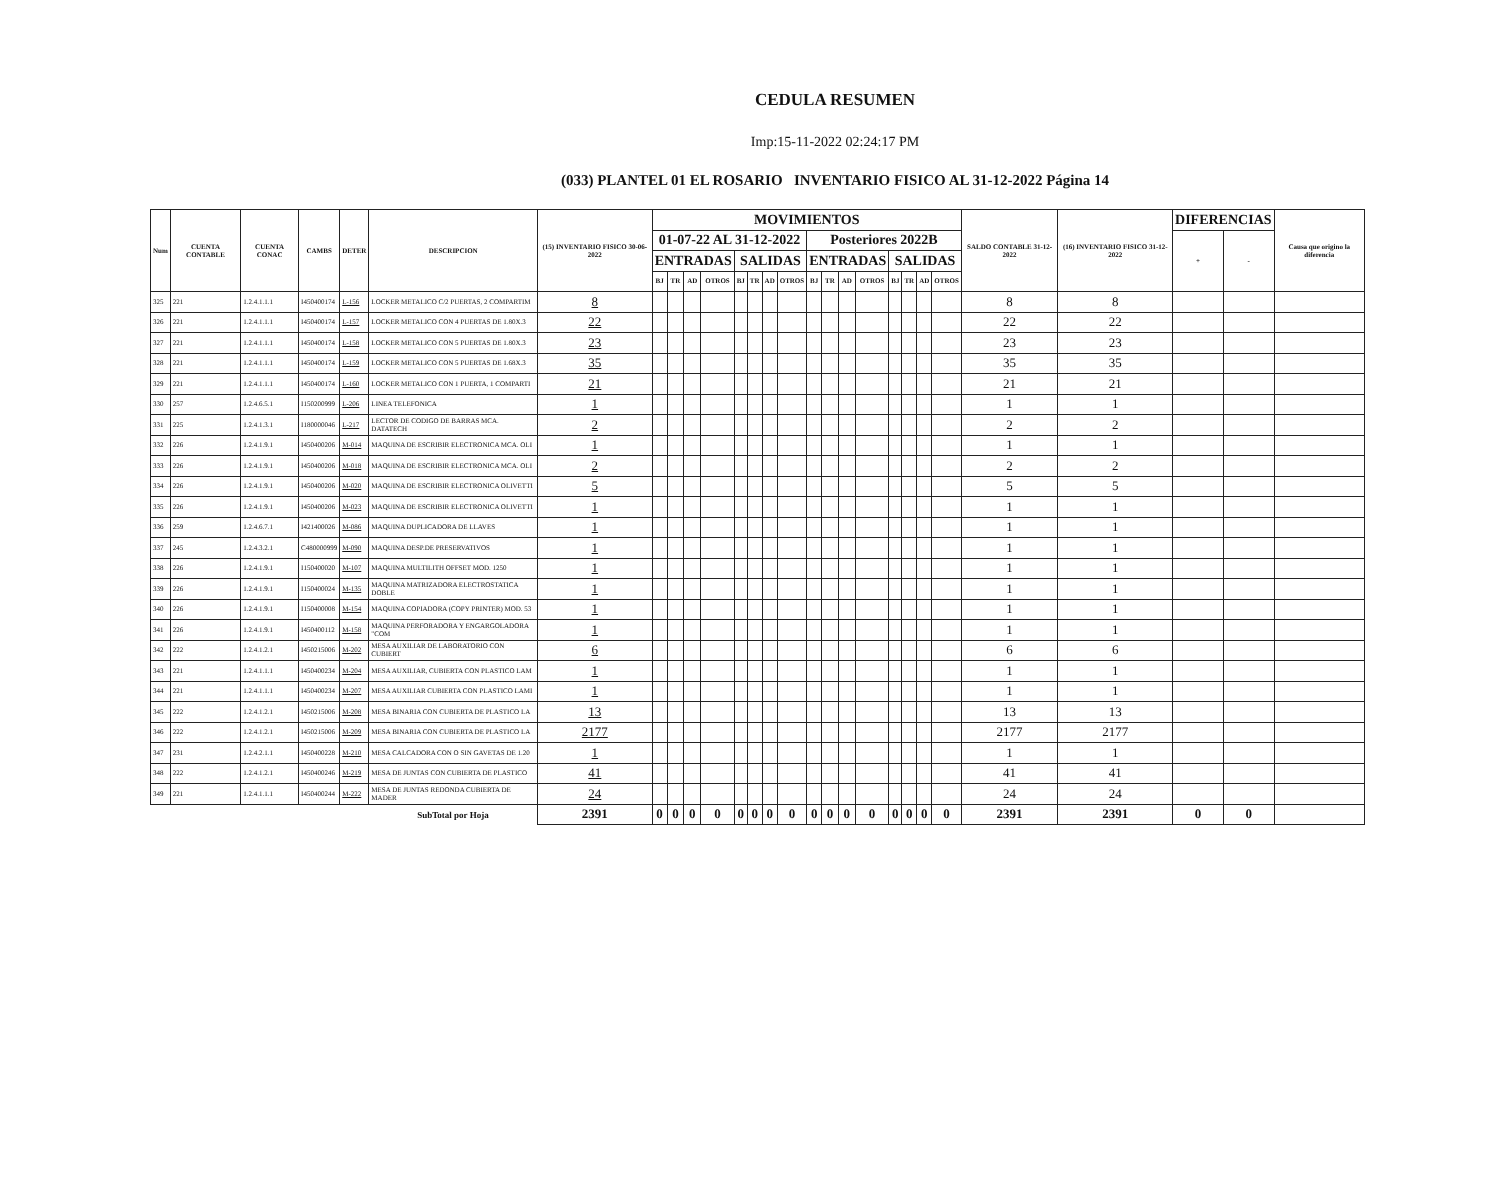CEDULA RESUMEN
Imp:15-11-2022 02:24:17 PM
(033) PLANTEL 01 EL ROSARIO INVENTARIO FISICO AL 31-12-2022 Página 14
| Num | CUENTA CONTABLE | CUENTA CONAC | CAMBS | DETER | DESCRIPCION | (15) INVENTARIO FISICO 30-06-2022 | MOVIMIENTOS | | | | | | | | | | | | | | | | SALDO CONTABLE 31-12-2022 | (16) INVENTARIO FISICO 31-12-2022 | DIFERENCIAS | | Causa que origino la diferencia |
| --- | --- | --- | --- | --- | --- | --- | --- | --- | --- | --- | --- | --- | --- | --- | --- | --- | --- | --- | --- | --- | --- | --- | --- | --- | --- | --- | --- |
| | | | | | | | 01-07-22 AL 31-12-2022 | | | | | | | | Posteriores 2022B | | | | | | | | | | + | - | |
| | | | | | | | ENTRADAS | | | | SALIDAS | | | | ENTRADAS | | | | SALIDAS | | | | | | | | |
| | | | | | | | BJ | TR | AD | OTROS | BJ | TR | AD | OTROS | BJ | TR | AD | OTROS | BJ | TR | AD | OTROS | | | | | |
| 325 | 221 | 1.2.4.1.1.1 | I450400174 | L-156 | LOCKER METALICO C/2 PUERTAS, 2 COMPARTIM | 8 | | | | | | | | | | | | | | | | | 8 | 8 | | | |
| 326 | 221 | 1.2.4.1.1.1 | I450400174 | L-157 | LOCKER METALICO CON 4 PUERTAS DE 1.80X.3 | 22 | | | | | | | | | | | | | | | | | 22 | 22 | | | |
| 327 | 221 | 1.2.4.1.1.1 | I450400174 | L-158 | LOCKER METALICO CON 5 PUERTAS DE 1.80X.3 | 23 | | | | | | | | | | | | | | | | | 23 | 23 | | | |
| 328 | 221 | 1.2.4.1.1.1 | I450400174 | L-159 | LOCKER METALICO CON 5 PUERTAS DE 1.68X.3 | 35 | | | | | | | | | | | | | | | | | 35 | 35 | | | |
| 329 | 221 | 1.2.4.1.1.1 | I450400174 | L-160 | LOCKER METALICO CON 1 PUERTA, 1 COMPARTI | 21 | | | | | | | | | | | | | | | | | 21 | 21 | | | |
| 330 | 257 | 1.2.4.6.5.1 | I150200999 | L-206 | LINEA TELEFONICA | 1 | | | | | | | | | | | | | | | | | 1 | 1 | | | |
| 331 | 225 | 1.2.4.1.3.1 | I180000046 | L-217 | LECTOR DE CODIGO DE BARRAS MCA. DATATECH | 2 | | | | | | | | | | | | | | | | | 2 | 2 | | | |
| 332 | 226 | 1.2.4.1.9.1 | I450400206 | M-014 | MAQUINA DE ESCRIBIR ELECTRONICA MCA. OLI | 1 | | | | | | | | | | | | | | | | | 1 | 1 | | | |
| 333 | 226 | 1.2.4.1.9.1 | I450400206 | M-018 | MAQUINA DE ESCRIBIR ELECTRONICA MCA. OLI | 2 | | | | | | | | | | | | | | | | | 2 | 2 | | | |
| 334 | 226 | 1.2.4.1.9.1 | I450400206 | M-020 | MAQUINA DE ESCRIBIR ELECTRONICA OLIVETTI | 5 | | | | | | | | | | | | | | | | | 5 | 5 | | | |
| 335 | 226 | 1.2.4.1.9.1 | I450400206 | M-023 | MAQUINA DE ESCRIBIR ELECTRONICA OLIVETTI | 1 | | | | | | | | | | | | | | | | | 1 | 1 | | | |
| 336 | 259 | 1.2.4.6.7.1 | I421400026 | M-086 | MAQUINA DUPLICADORA DE LLAVES | 1 | | | | | | | | | | | | | | | | | 1 | 1 | | | |
| 337 | 245 | 1.2.4.3.2.1 | C480000999 | M-090 | MAQUINA DESP.DE PRESERVATIVOS | 1 | | | | | | | | | | | | | | | | | 1 | 1 | | | |
| 338 | 226 | 1.2.4.1.9.1 | I150400020 | M-107 | MAQUINA MULTILITH OFFSET MOD. 1250 | 1 | | | | | | | | | | | | | | | | | 1 | 1 | | | |
| 339 | 226 | 1.2.4.1.9.1 | I150400024 | M-135 | MAQUINA MATRIZADORA ELECTROSTATICA DOBLE | 1 | | | | | | | | | | | | | | | | | 1 | 1 | | | |
| 340 | 226 | 1.2.4.1.9.1 | I150400008 | M-154 | MAQUINA COPIADORA (COPY PRINTER) MOD. 53 | 1 | | | | | | | | | | | | | | | | | 1 | 1 | | | |
| 341 | 226 | 1.2.4.1.9.1 | I450400112 | M-158 | MAQUINA PERFORADORA Y ENGARGOLADORA "COM | 1 | | | | | | | | | | | | | | | | | 1 | 1 | | | |
| 342 | 222 | 1.2.4.1.2.1 | I450215006 | M-202 | MESA AUXILIAR DE LABORATORIO CON CUBIERT | 6 | | | | | | | | | | | | | | | | | 6 | 6 | | | |
| 343 | 221 | 1.2.4.1.1.1 | I450400234 | M-204 | MESA AUXILIAR, CUBIERTA CON PLASTICO LAM | 1 | | | | | | | | | | | | | | | | | 1 | 1 | | | |
| 344 | 221 | 1.2.4.1.1.1 | I450400234 | M-207 | MESA AUXILIAR CUBIERTA CON PLASTICO LAMI | 1 | | | | | | | | | | | | | | | | | 1 | 1 | | | |
| 345 | 222 | 1.2.4.1.2.1 | I450215006 | M-208 | MESA BINARIA CON CUBIERTA DE PLASTICO LA | 13 | | | | | | | | | | | | | | | | | 13 | 13 | | | |
| 346 | 222 | 1.2.4.1.2.1 | I450215006 | M-209 | MESA BINARIA CON CUBIERTA DE PLASTICO LA | 2177 | | | | | | | | | | | | | | | | | 2177 | 2177 | | | |
| 347 | 231 | 1.2.4.2.1.1 | I450400228 | M-210 | MESA CALCADORA CON O SIN GAVETAS DE 1.20 | 1 | | | | | | | | | | | | | | | | | 1 | 1 | | | |
| 348 | 222 | 1.2.4.1.2.1 | I450400246 | M-219 | MESA DE JUNTAS CON CUBIERTA DE PLASTICO | 41 | | | | | | | | | | | | | | | | | 41 | 41 | | | |
| 349 | 221 | 1.2.4.1.1.1 | I450400244 | M-222 | MESA DE JUNTAS REDONDA CUBIERTA DE MADER | 24 | | | | | | | | | | | | | | | | | 24 | 24 | | | |
| | | | | | SubTotal por Hoja | 2391 | 0 | 0 | 0 | 0 | 0 | 0 | 0 | 0 | 0 | 0 | 0 | 0 | 0 | 0 | 0 | 0 | 2391 | 2391 | 0 | 0 | |